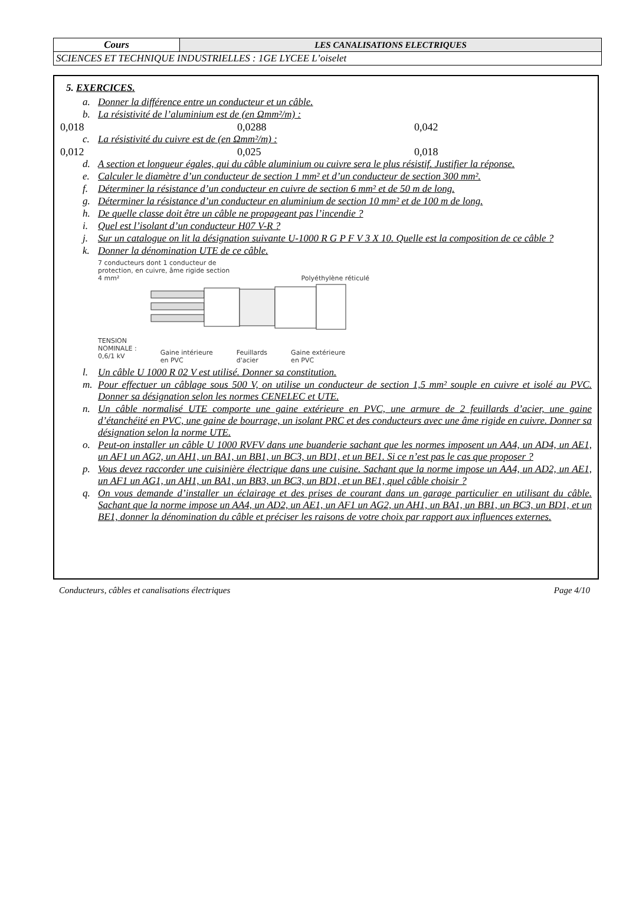| Cours | LES CANALISATIONS ELECTRIQUES |
| SCIENCES ET TECHNIQUE INDUSTRIELLES : 1GE LYCEE L’oiselet | |
5. EXERCICES.
a. Donner la différence entre un conducteur et un câble.
b. La résistivité de l’aluminium est de (en Ωmm²/m) :
0,018 0,0288 0,042
c. La résistivité du cuivre est de (en Ωmm²/m) :
0,012 0,025 0,018
d. A section et longueur égales, qui du câble aluminium ou cuivre sera le plus résistif. Justifier la réponse.
e. Calculer le diamètre d’un conducteur de section 1 mm² et d’un conducteur de section 300 mm².
f. Déterminer la résistance d’un conducteur en cuivre de section 6 mm² et de 50 m de long.
g. Déterminer la résistance d’un conducteur en aluminium de section 10 mm² et de 100 m de long.
h. De quelle classe doit être un câble ne propageant pas l’incendie ?
i. Quel est l’isolant d’un conducteur H07 V-R ?
j. Sur un catalogue on lit la désignation suivante U-1000 R G P F V 3 X 10. Quelle est la composition de ce câble ?
k. Donner la dénomination UTE de ce câble.
7 conducteurs dont 1 conducteur de
protection, en cuivre, âme rigide section
4 mm² Polyéthylène réticulé
TENSION
NOMINALE :
0,6/1 kV Gaine intérieure
en PVC Feuillards
d'acier Gaine extérieure
en PVC
l. Un câble U 1000 R 02 V est utilisé. Donner sa constitution.
m. Pour effectuer un câblage sous 500 V, on utilise un conducteur de section 1,5 mm² souple en cuivre et isolé au PVC. Donner sa désignation selon les normes CENELEC et UTE.
n. Un câble normalisé UTE comporte une gaine extérieure en PVC, une armure de 2 feuillards d’acier, une gaine d’étanchéité en PVC, une gaine de bourrage, un isolant PRC et des conducteurs avec une âme rigide en cuivre. Donner sa désignation selon la norme UTE.
o. Peut-on installer un câble U 1000 RVFV dans une buanderie sachant que les normes imposent un AA4, un AD4, un AE1, un AF1 un AG2, un AH1, un BA1, un BB1, un BC3, un BD1, et un BE1. Si ce n’est pas le cas que proposer ?
p. Vous devez raccorder une cuisinière électrique dans une cuisine. Sachant que la norme impose un AA4, un AD2, un AE1, un AF1 un AG1, un AH1, un BA1, un BB3, un BC3, un BD1, et un BE1, quel câble choisir ?
q. On vous demande d’installer un éclairage et des prises de courant dans un garage particulier en utilisant du câble. Sachant que la norme impose un AA4, un AD2, un AE1, un AF1 un AG2, un AH1, un BA1, un BB1, un BC3, un BD1, et un BE1, donner la dénomination du câble et préciser les raisons de votre choix par rapport aux influences externes.
Conducteurs, câbles et canalisations électriques Page 4/10